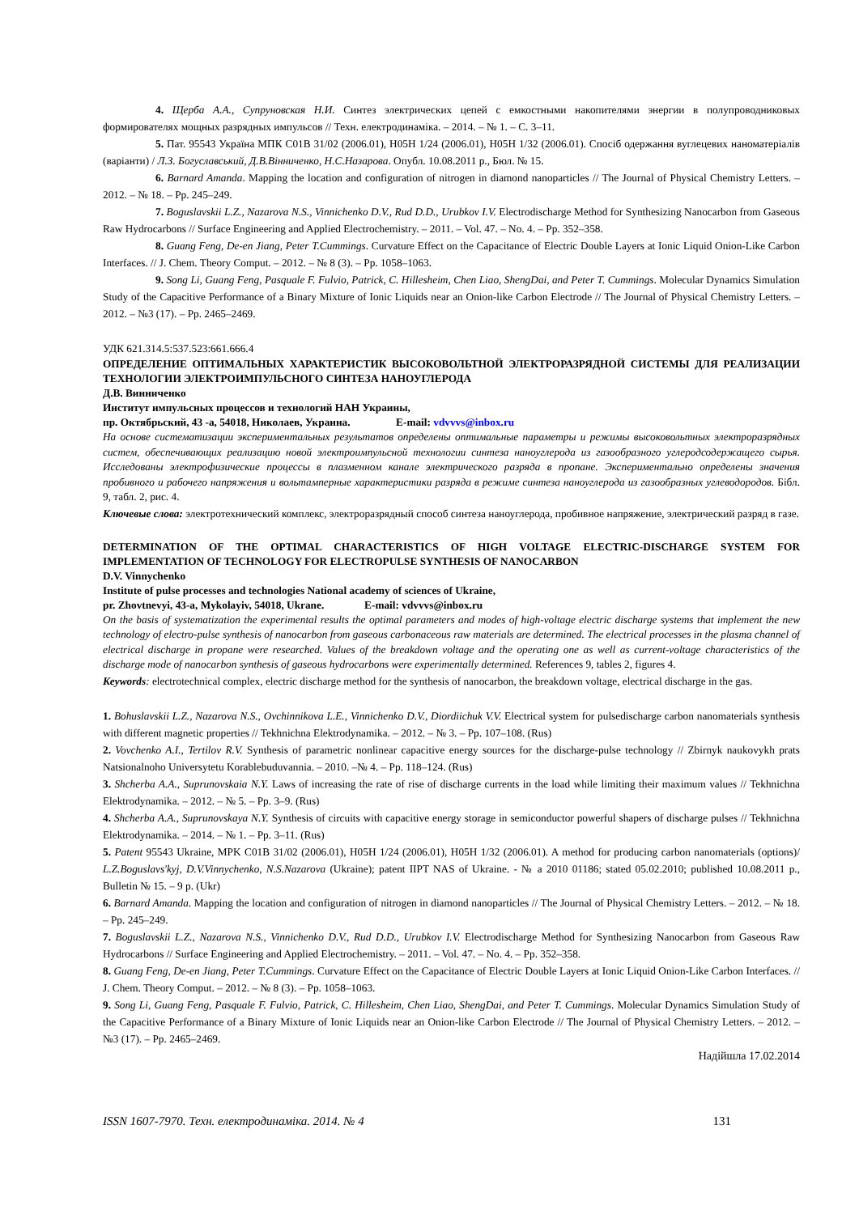4. Щерба А.А., Супруновская Н.И. Синтез электрических цепей с емкостными накопителями энергии в полупроводниковых формирователях мощных разрядных импульсов // Техн. електродинаміка. – 2014. – № 1. – С. 3–11.
5. Пат. 95543 Україна МПК C01B 31/02 (2006.01), H05H 1/24 (2006.01), H05H 1/32 (2006.01). Спосіб одержання вуглецевих наноматеріалів (варіанти) / Л.З. Богуславський, Д.В.Вінниченко, Н.С.Назарова. Опубл. 10.08.2011 р., Бюл. № 15.
6. Barnard Amanda. Mapping the location and configuration of nitrogen in diamond nanoparticles // The Journal of Physical Chemistry Letters. – 2012. – № 18. – Pp. 245–249.
7. Boguslavskii L.Z., Nazarova N.S., Vinnichenko D.V., Rud D.D., Urubkov I.V. Electrodischarge Method for Synthesizing Nanocarbon from Gaseous Raw Hydrocarbons // Surface Engineering and Applied Electrochemistry. – 2011. – Vol. 47. – No. 4. – Pp. 352–358.
8. Guang Feng, De-en Jiang, Peter T.Cummings. Curvature Effect on the Capacitance of Electric Double Layers at Ionic Liquid Onion-Like Carbon Interfaces. // J. Chem. Theory Comput. – 2012. – № 8 (3). – Pp. 1058–1063.
9. Song Li, Guang Feng, Pasquale F. Fulvio, Patrick, C. Hillesheim, Chen Liao, ShengDai, and Peter T. Cummings. Molecular Dynamics Simulation Study of the Capacitive Performance of a Binary Mixture of Ionic Liquids near an Onion-like Carbon Electrode // The Journal of Physical Chemistry Letters. – 2012. – №3 (17). – Pp. 2465–2469.
УДК 621.314.5:537.523:661.666.4
ОПРЕДЕЛЕНИЕ ОПТИМАЛЬНЫХ ХАРАКТЕРИСТИК ВЫСОКОВОЛЬТНОЙ ЭЛЕКТРОРАЗРЯДНОЙ СИСТЕМЫ ДЛЯ РЕАЛИЗАЦИИ ТЕХНОЛОГИИ ЭЛЕКТРОИМПУЛЬСНОГО СИНТЕЗА НАНОУГЛЕРОДА
Д.В. Винниченко
Институт импульсных процессов и технологий НАН Украины,
пр. Октябрьский, 43 -а, 54018, Николаев, Украина. E-mail: vdvvvs@inbox.ru
На основе систематизации экспериментальных результатов определены оптимальные параметры и режимы высоковольтных электроразрядных систем, обеспечивающих реализацию новой электроимпульсной технологии синтеза наноуглерода из газообразного углеродсодержащего сырья. Исследованы электрофизические процессы в плазменном канале электрического разряда в пропане. Экспериментально определены значения пробивного и рабочего напряжения и вольтамперные характеристики разряда в режиме синтеза наноуглерода из газообразных углеводородов. Бібл. 9, табл. 2, рис. 4.
Ключевые слова: электротехнический комплекс, электроразрядный способ синтеза наноуглерода, пробивное напряжение, электрический разряд в газе.
DETERMINATION OF THE OPTIMAL CHARACTERISTICS OF HIGH VOLTAGE ELECTRIC-DISCHARGE SYSTEM FOR IMPLEMENTATION OF TECHNOLOGY FOR ELECTROPULSE SYNTHESIS OF NANOCARBON
D.V. Vinnychenko
Institute of pulse processes and technologies National academy of sciences of Ukraine,
pr. Zhovtnevyi, 43-a, Mykolayiv, 54018, Ukrane. E-mail: vdvvvs@inbox.ru
On the basis of systematization the experimental results the optimal parameters and modes of high-voltage electric discharge systems that implement the new technology of electro-pulse synthesis of nanocarbon from gaseous carbonaceous raw materials are determined. The electrical processes in the plasma channel of electrical discharge in propane were researched. Values of the breakdown voltage and the operating one as well as current-voltage characteristics of the discharge mode of nanocarbon synthesis of gaseous hydrocarbons were experimentally determined. References 9, tables 2, figures 4.
Keywords: electrotechnical complex, electric discharge method for the synthesis of nanocarbon, the breakdown voltage, electrical discharge in the gas.
1. Bohuslavskii L.Z., Nazarova N.S., Ovchinnikova L.E., Vinnichenko D.V., Diordiichuk V.V. Electrical system for pulsedischarge carbon nanomaterials synthesis with different magnetic properties // Tekhnichna Elektrodynamika. – 2012. – № 3. – Pp. 107–108. (Rus)
2. Vovchenko A.I., Tertilov R.V. Synthesis of parametric nonlinear capacitive energy sources for the discharge-pulse technology // Zbirnyk naukovykh prats Natsionalnoho Universytetu Korablebuduvannia. – 2010. –№ 4. – Pp. 118–124. (Rus)
3. Shcherba A.A., Suprunovskaia N.Y. Laws of increasing the rate of rise of discharge currents in the load while limiting their maximum values // Tekhnichna Elektrodynamika. – 2012. – № 5. – Pp. 3–9. (Rus)
4. Shcherba A.A., Suprunovskaya N.Y. Synthesis of circuits with capacitive energy storage in semiconductor powerful shapers of discharge pulses // Tekhnichna Elektrodynamika. – 2014. – № 1. – Pp. 3–11. (Rus)
5. Patent 95543 Ukraine, MPK C01B 31/02 (2006.01), H05H 1/24 (2006.01), H05H 1/32 (2006.01). A method for producing carbon nanomaterials (options)/ L.Z.Boguslavs'kyj, D.V.Vinnychenko, N.S.Nazarova (Ukraine); patent IIPT NAS of Ukraine. - № a 2010 01186; stated 05.02.2010; published 10.08.2011 p., Bulletin № 15. – 9 p. (Ukr)
6. Barnard Amanda. Mapping the location and configuration of nitrogen in diamond nanoparticles // The Journal of Physical Chemistry Letters. – 2012. – № 18. – Pp. 245–249.
7. Boguslavskii L.Z., Nazarova N.S., Vinnichenko D.V., Rud D.D., Urubkov I.V. Electrodischarge Method for Synthesizing Nanocarbon from Gaseous Raw Hydrocarbons // Surface Engineering and Applied Electrochemistry. – 2011. – Vol. 47. – No. 4. – Pp. 352–358.
8. Guang Feng, De-en Jiang, Peter T.Cummings. Curvature Effect on the Capacitance of Electric Double Layers at Ionic Liquid Onion-Like Carbon Interfaces. // J. Chem. Theory Comput. – 2012. – № 8 (3). – Pp. 1058–1063.
9. Song Li, Guang Feng, Pasquale F. Fulvio, Patrick, C. Hillesheim, Chen Liao, ShengDai, and Peter T. Cummings. Molecular Dynamics Simulation Study of the Capacitive Performance of a Binary Mixture of Ionic Liquids near an Onion-like Carbon Electrode // The Journal of Physical Chemistry Letters. – 2012. – №3 (17). – Pp. 2465–2469.
Надійшла 17.02.2014
ISSN 1607-7970. Техн. електродинаміка. 2014. № 4 131